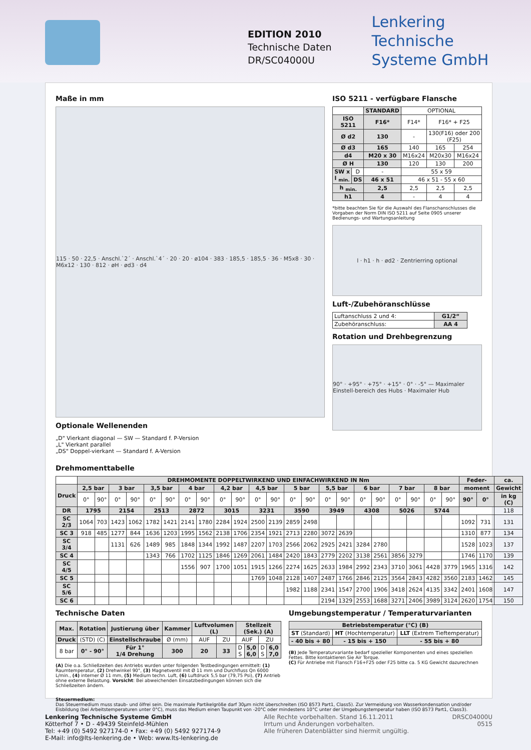EDITION 2010
Technische Daten
DR/SC04000U
Lenkering
Technische
Systeme GmbH
Maße in mm
115 · 50 · 22,5 · Anschl.`2´ · Anschl.`4´ · 20 · 20 · ø104 · 383 · 185,5 · 185,5 · 36 · M5x8 · 30 · M6x12 · 130 · 812 · øH · ød3 · d4
Optionale Wellenenden
„D" Vierkant diagonal — SW — Standard f. P-Version
„L" Vierkant parallel
„DS" Doppel-vierkant — Standard f. A-Version
ISO 5211 - verfügbare Flansche
| | | STANDARD | OPTIONAL | | |
| ISO 5211 | | F16* | F14* | F16* + F25 | |
| Ø d2 | | 130 | - | 130(F16) oder 200 (F25) | |
| Ø d3 | | 165 | 140 | 165 | 254 |
| d4 | | M20 x 30 | M16x24 | M20x30 | M16x24 |
| Ø H | | 130 | 120 | 130 | 200 |
| SW x l <sub>min.</sub> | D | - | 55 x 59 | | |
| | DS | 46 x 51 | 46 x 51 - 55 x 60 | | |
| h <sub>min.</sub> | | 2,5 | 2,5 | 2,5 | 2,5 |
| h1 | | 4 | - | 4 | 4 |
*bitte beachten Sie für die Auswahl des Flanschanschlusses die Vorgaben der Norm DIN ISO 5211 auf Seite 0905 unserer Bedienungs- und Wartungsanleitung
l · h1 · h · ød2 · Zentrierring optional
Luft-/Zubehöranschlüsse
| Luftanschluss 2 und 4: | G1/2“ |
| Zubehöranschluss: | AA 4 |
Rotation und Drehbegrenzung
90° · +95° · +75° · +15° · 0° · -5° — Maximaler Einstell-bereich des Hubs · Maximaler Hub
Drehmomenttabelle
| | DREHMOMENTE DOPPELTWIRKEND UND EINFACHWIRKEND IN Nm | | | | | | | | | | | | | | | | | | | | | | Feder- | | ca. |
| Druck | 2,5 bar | | 3 bar | | 3,5 bar | | 4 bar | | 4,2 bar | | 4,5 bar | | 5 bar | | 5,5 bar | | 6 bar | | 7 bar | | 8 bar | | moment | | Gewicht |
| | 0° | 90° | 0° | 90° | 0° | 90° | 0° | 90° | 0° | 90° | 0° | 90° | 0° | 90° | 0° | 90° | 0° | 90° | 0° | 90° | 0° | 90° | 90° | 0° | in kg (C) |
| DR | 1795 | | 2154 | | 2513 | | 2872 | | 3015 | | 3231 | | 3590 | | 3949 | | 4308 | | 5026 | | 5744 | | | | 118 |
| SC 2/3 | 1064 | 703 | 1423 | 1062 | 1782 | 1421 | 2141 | 1780 | 2284 | 1924 | 2500 | 2139 | 2859 | 2498 | | | | | | | | | 1092 | 731 | 131 |
| SC 3 | 918 | 485 | 1277 | 844 | 1636 | 1203 | 1995 | 1562 | 2138 | 1706 | 2354 | 1921 | 2713 | 2280 | 3072 | 2639 | | | | | | | 1310 | 877 | 134 |
| SC 3/4 | | | 1131 | 626 | 1489 | 985 | 1848 | 1344 | 1992 | 1487 | 2207 | 1703 | 2566 | 2062 | 2925 | 2421 | 3284 | 2780 | | | | | 1528 | 1023 | 137 |
| SC 4 | | | | | 1343 | 766 | 1702 | 1125 | 1846 | 1269 | 2061 | 1484 | 2420 | 1843 | 2779 | 2202 | 3138 | 2561 | 3856 | 3279 | | | 1746 | 1170 | 139 |
| SC 4/5 | | | | | | | 1556 | 907 | 1700 | 1051 | 1915 | 1266 | 2274 | 1625 | 2633 | 1984 | 2992 | 2343 | 3710 | 3061 | 4428 | 3779 | 1965 | 1316 | 142 |
| SC 5 | | | | | | | | | | | 1769 | 1048 | 2128 | 1407 | 2487 | 1766 | 2846 | 2125 | 3564 | 2843 | 4282 | 3560 | 2183 | 1462 | 145 |
| SC 5/6 | | | | | | | | | | | | | 1982 | 1188 | 2341 | 1547 | 2700 | 1906 | 3418 | 2624 | 4135 | 3342 | 2401 | 1608 | 147 |
| SC 6 | | | | | | | | | | | | | | | 2194 | 1329 | 2553 | 1688 | 3271 | 2406 | 3989 | 3124 | 2620 | 1754 | 150 |
Technische Daten
| Max. | Rotation | Justierung über | Kammer | Luftvolumen (L) | | Stellzeit (Sek.) (A) | | | |
| --- | --- | --- | --- | --- | --- | --- | --- | --- | --- |
| Druck | (STD) (C) | Einstellschraube | Ø (mm) | AUF | ZU | AUF | | ZU | |
| 8 bar | 0° - 90° | Für 1° 1/4 Drehung | 300 | 20 | 33 | D S | 5,0 6,0 | D S | 6,0 7,0 |
(A) Die o.a. Schließzeiten des Antriebs wurden unter folgenden Testbedingungen ermittelt: (1) Raumtemperatur, (2) Drehwinkel 90°, (3) Magnetventil mit Ø 11 mm und Durchfluss Qn 6000 L/min., (4) interner Ø 11 mm, (5) Medium techn. Luft, (6) Luftdruck 5,5 bar (79,75 Psi), (7) Antrieb ohne externe Belastung. Vorsicht: Bei abweichenden Einsatzbedingungen können sich die Schließzeiten ändern.
Umgebungstemperatur / Temperaturvarianten
| Betriebstemperatur (°C) (B) | | |
| --- | --- | --- |
| ST (Standard) | HT (Hochtemperatur) | LLT (Extrem Tieftemperatur) |
| - 40 bis + 80 | - 15 bis + 150 | - 55 bis + 80 |
(B) Jede Temperaturvariante bedarf spezieller Komponenten und eines speziellen Fettes. Bitte kontaktieren Sie Air Torque.
(C) Für Antriebe mit Flansch F16+F25 oder F25 bitte ca. 5 KG Gewicht dazurechnen
Steuermedium:
Das Steuermedium muss staub- und ölfrei sein. Die maximale Partikelgröße darf 30µm nicht überschreiten (ISO 8573 Part1, Class5). Zur Vermeidung von Wasserkondensation und/oder Eisbildung (bei Arbeitstemperaturen unter 0°C), muss das Medium einen Taupunkt von -20°C oder mindestens 10°C unter der Umgebungstemperatur haben (ISO 8573 Part1, Class3).
Lenkering Technische Systeme GmbH
Kötterhof 7 • D - 49439 Steinfeld-Mühlen
Tel: +49 (0) 5492 927174-0 • Fax: +49 (0) 5492 927174-9
E-Mail: info@lts-lenkering.de • Web: www.lts-lenkering.de
Alle Rechte vorbehalten. Stand 16.11.2011
Irrtum und Änderungen vorbehalten.
Alle früheren Datenblätter sind hiermit ungültig.
DRSC04000U
0515